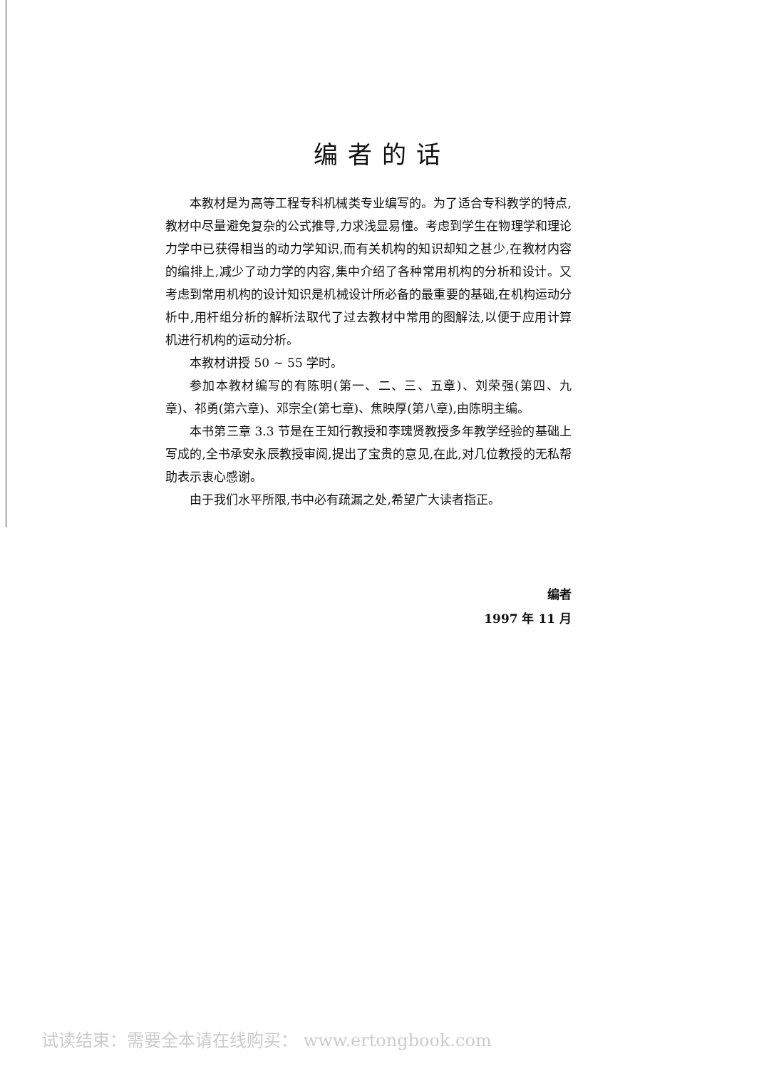编者的话
本教材是为高等工程专科机械类专业编写的。为了适合专科教学的特点,教材中尽量避免复杂的公式推导,力求浅显易懂。考虑到学生在物理学和理论力学中已获得相当的动力学知识,而有关机构的知识却知之甚少,在教材内容的编排上,减少了动力学的内容,集中介绍了各种常用机构的分析和设计。又考虑到常用机构的设计知识是机械设计所必备的最重要的基础,在机构运动分析中,用杆组分析的解析法取代了过去教材中常用的图解法,以便于应用计算机进行机构的运动分析。
本教材讲授 50 ~ 55 学时。
参加本教材编写的有陈明(第一、二、三、五章)、刘荣强(第四、九章)、祁勇(第六章)、邓宗全(第七章)、焦映厚(第八章),由陈明主编。
本书第三章 3.3 节是在王知行教授和李瑰贤教授多年教学经验的基础上写成的,全书承安永辰教授审阅,提出了宝贵的意见,在此,对几位教授的无私帮助表示衷心感谢。
由于我们水平所限,书中必有疏漏之处,希望广大读者指正。
编者
1997 年 11 月
试读结束：需要全本请在线购买： www.ertongbook.com